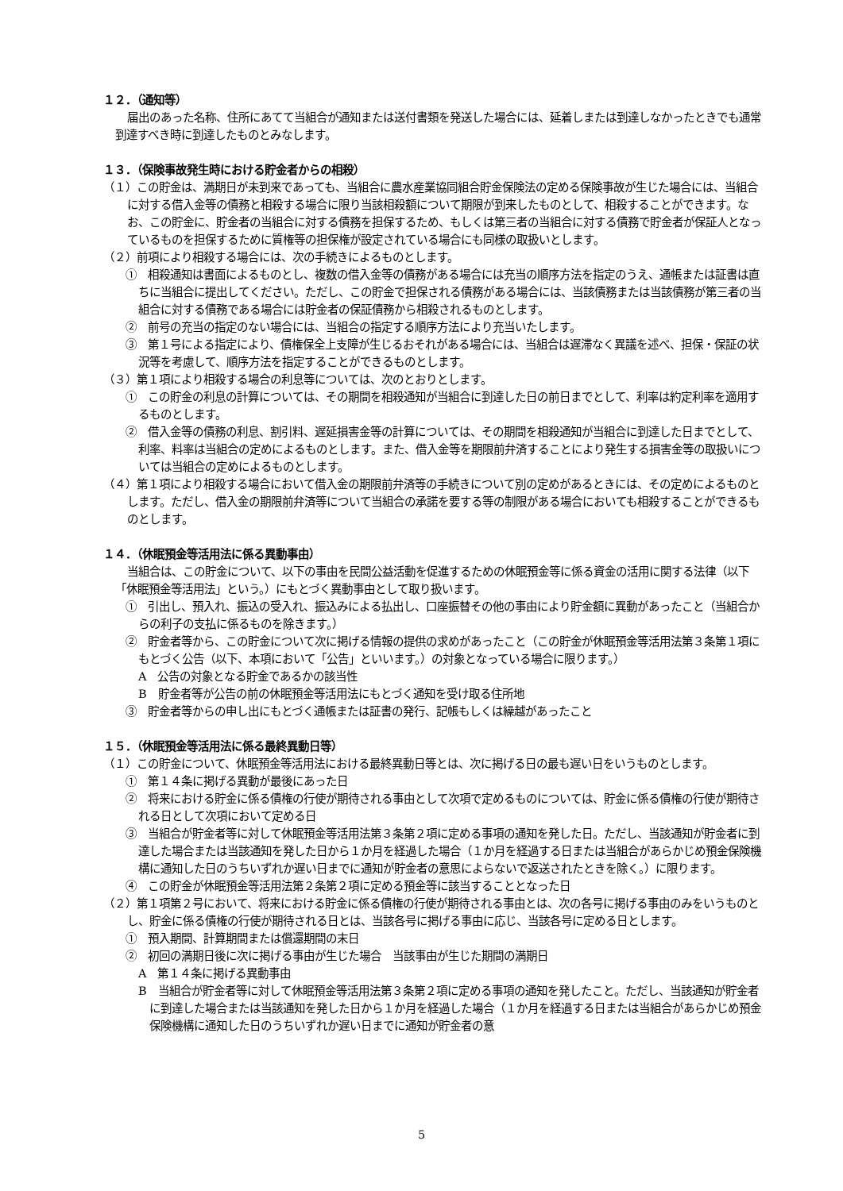１２．（通知等）
届出のあった名称、住所にあてて当組合が通知または送付書類を発送した場合には、延着しまたは到達しなかったときでも通常到達すべき時に到達したものとみなします。
１３．（保険事故発生時における貯金者からの相殺）
（１）この貯金は、満期日が未到来であっても、当組合に農水産業協同組合貯金保険法の定める保険事故が生じた場合には、当組合に対する借入金等の債務と相殺する場合に限り当該相殺額について期限が到来したものとして、相殺することができます。なお、この貯金に、貯金者の当組合に対する債務を担保するため、もしくは第三者の当組合に対する債務で貯金者が保証人となっているものを担保するために質権等の担保権が設定されている場合にも同様の取扱いとします。
（２）前項により相殺する場合には、次の手続きによるものとします。
①　相殺通知は書面によるものとし、複数の借入金等の債務がある場合には充当の順序方法を指定のうえ、通帳または証書は直ちに当組合に提出してください。ただし、この貯金で担保される債務がある場合には、当該債務または当該債務が第三者の当組合に対する債務である場合には貯金者の保証債務から相殺されるものとします。
②　前号の充当の指定のない場合には、当組合の指定する順序方法により充当いたします。
③　第１号による指定により、債権保全上支障が生じるおそれがある場合には、当組合は遅滞なく異議を述べ、担保・保証の状況等を考慮して、順序方法を指定することができるものとします。
（３）第１項により相殺する場合の利息等については、次のとおりとします。
①　この貯金の利息の計算については、その期間を相殺通知が当組合に到達した日の前日までとして、利率は約定利率を適用するものとします。
②　借入金等の債務の利息、割引料、遅延損害金等の計算については、その期間を相殺通知が当組合に到達した日までとして、利率、料率は当組合の定めによるものとします。また、借入金等を期限前弁済することにより発生する損害金等の取扱いについては当組合の定めによるものとします。
（４）第１項により相殺する場合において借入金の期限前弁済等の手続きについて別の定めがあるときには、その定めによるものとします。ただし、借入金の期限前弁済等について当組合の承諾を要する等の制限がある場合においても相殺することができるものとします。
１４．（休眠預金等活用法に係る異動事由）
当組合は、この貯金について、以下の事由を民間公益活動を促進するための休眠預金等に係る資金の活用に関する法律（以下「休眠預金等活用法」という。）にもとづく異動事由として取り扱います。
①　引出し、預入れ、振込の受入れ、振込みによる払出し、口座振替その他の事由により貯金額に異動があったこと（当組合からの利子の支払に係るものを除きます。）
②　貯金者等から、この貯金について次に掲げる情報の提供の求めがあったこと（この貯金が休眠預金等活用法第３条第１項にもとづく公告（以下、本項において「公告」といいます。）の対象となっている場合に限ります。）
A　公告の対象となる貯金であるかの該当性
B　貯金者等が公告の前の休眠預金等活用法にもとづく通知を受け取る住所地
③　貯金者等からの申し出にもとづく通帳または証書の発行、記帳もしくは繰越があったこと
１５．（休眠預金等活用法に係る最終異動日等）
（１）この貯金について、休眠預金等活用法における最終異動日等とは、次に掲げる日の最も遅い日をいうものとします。
①　第１４条に掲げる異動が最後にあった日
②　将来における貯金に係る債権の行使が期待される事由として次項で定めるものについては、貯金に係る債権の行使が期待される日として次項において定める日
③　当組合が貯金者等に対して休眠預金等活用法第３条第２項に定める事項の通知を発した日。ただし、当該通知が貯金者に到達した場合または当該通知を発した日から１か月を経過した場合（１か月を経過する日または当組合があらかじめ預金保険機構に通知した日のうちいずれか遅い日までに通知が貯金者の意思によらないで返送されたときを除く。）に限ります。
④　この貯金が休眠預金等活用法第２条第２項に定める預金等に該当することとなった日
（２）第１項第２号において、将来における貯金に係る債権の行使が期待される事由とは、次の各号に掲げる事由のみをいうものとし、貯金に係る債権の行使が期待される日とは、当該各号に掲げる事由に応じ、当該各号に定める日とします。
①　預入期間、計算期間または償還期間の末日
②　初回の満期日後に次に掲げる事由が生じた場合　当該事由が生じた期間の満期日
A　第１４条に掲げる異動事由
B　当組合が貯金者等に対して休眠預金等活用法第３条第２項に定める事項の通知を発したこと。ただし、当該通知が貯金者に到達した場合または当該通知を発した日から１か月を経過した場合（１か月を経過する日または当組合があらかじめ預金保険機構に通知した日のうちいずれか遅い日までに通知が貯金者の意
5